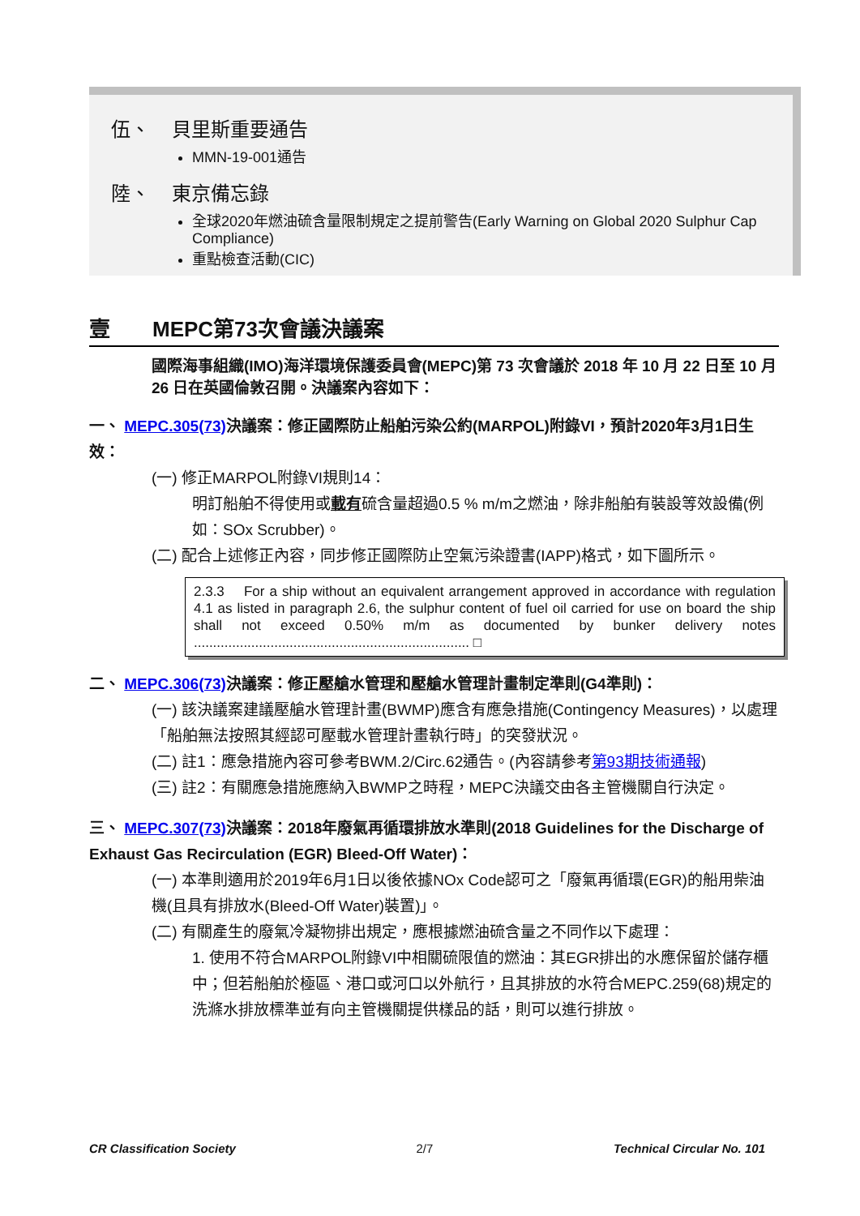伍、 貝里斯重要通告
MMN-19-001通告
陸、 東京備忘錄
全球2020年燃油硫含量限制規定之提前警告(Early Warning on Global 2020 Sulphur Cap Compliance)
重點檢查活動(CIC)
壹 MEPC第73次會議決議案
國際海事組織(IMO)海洋環境保護委員會(MEPC)第 73 次會議於 2018 年 10 月 22 日至 10 月 26 日在英國倫敦召開。決議案內容如下：
一、 MEPC.305(73) 決議案：修正國際防止船舶污染公約(MARPOL)附錄VI，預計2020年3月1日生效：
(一) 修正MARPOL附錄VI規則14：
明訂船舶不得使用或載有硫含量超過0.5 % m/m之燃油，除非船舶有裝設等效設備(例如：SOx Scrubber)。
(二) 配合上述修正內容，同步修正國際防止空氣污染證書(IAPP)格式，如下圖所示。
2.3.3 For a ship without an equivalent arrangement approved in accordance with regulation 4.1 as listed in paragraph 2.6, the sulphur content of fuel oil carried for use on board the ship shall not exceed 0.50% m/m as documented by bunker delivery notes ........................................................................ □
二、 MEPC.306(73) 決議案：修正壓艙水管理和壓艙水管理計畫制定準則(G4準則)：
(一) 該決議案建議壓艙水管理計畫(BWMP)應含有應急措施(Contingency Measures)，以處理「船舶無法按照其經認可壓載水管理計畫執行時」的突發狀況。
(二) 註1：應急措施內容可參考BWM.2/Circ.62通告。(內容請參考第93期技術通報)
(三) 註2：有關應急措施應納入BWMP之時程，MEPC決議交由各主管機關自行決定。
三、 MEPC.307(73) 決議案：2018年廢氣再循環排放水準則(2018 Guidelines for the Discharge of Exhaust Gas Recirculation (EGR) Bleed-Off Water)：
(一) 本準則適用於2019年6月1日以後依據NOx Code認可之「廢氣再循環(EGR)的船用柴油機(且具有排放水(Bleed-Off Water)裝置)」。
(二) 有關產生的廢氣冷凝物排出規定，應根據燃油硫含量之不同作以下處理：
1. 使用不符合MARPOL附錄VI中相關硫限值的燃油：其EGR排出的水應保留於儲存櫃中；但若船舶於極區、港口或河口以外航行，且其排放的水符合MEPC.259(68)規定的洗滌水排放標準並有向主管機關提供樣品的話，則可以進行排放。
CR Classification Society 2/7 Technical Circular No. 101